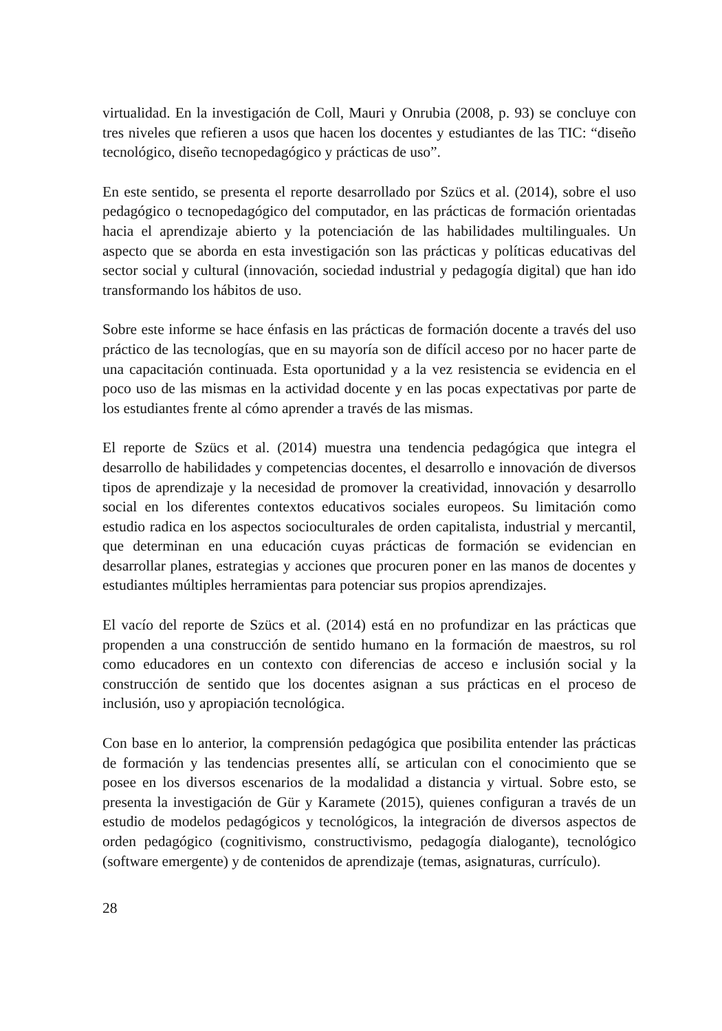virtualidad. En la investigación de Coll, Mauri y Onrubia (2008, p. 93) se concluye con tres niveles que refieren a usos que hacen los docentes y estudiantes de las TIC: “diseño tecnológico, diseño tecnopedagógico y prácticas de uso”.
En este sentido, se presenta el reporte desarrollado por Szücs et al. (2014), sobre el uso pedagógico o tecnopedagógico del computador, en las prácticas de formación orientadas hacia el aprendizaje abierto y la potenciación de las habilidades multilinguales. Un aspecto que se aborda en esta investigación son las prácticas y políticas educativas del sector social y cultural (innovación, sociedad industrial y pedagogía digital) que han ido transformando los hábitos de uso.
Sobre este informe se hace énfasis en las prácticas de formación docente a través del uso práctico de las tecnologías, que en su mayoría son de difícil acceso por no hacer parte de una capacitación continuada. Esta oportunidad y a la vez resistencia se evidencia en el poco uso de las mismas en la actividad docente y en las pocas expectativas por parte de los estudiantes frente al cómo aprender a través de las mismas.
El reporte de Szücs et al. (2014) muestra una tendencia pedagógica que integra el desarrollo de habilidades y competencias docentes, el desarrollo e innovación de diversos tipos de aprendizaje y la necesidad de promover la creatividad, innovación y desarrollo social en los diferentes contextos educativos sociales europeos. Su limitación como estudio radica en los aspectos socioculturales de orden capitalista, industrial y mercantil, que determinan en una educación cuyas prácticas de formación se evidencian en desarrollar planes, estrategias y acciones que procuren poner en las manos de docentes y estudiantes múltiples herramientas para potenciar sus propios aprendizajes.
El vacío del reporte de Szücs et al. (2014) está en no profundizar en las prácticas que propenden a una construcción de sentido humano en la formación de maestros, su rol como educadores en un contexto con diferencias de acceso e inclusión social y la construcción de sentido que los docentes asignan a sus prácticas en el proceso de inclusión, uso y apropiación tecnológica.
Con base en lo anterior, la comprensión pedagógica que posibilita entender las prácticas de formación y las tendencias presentes allí, se articulan con el conocimiento que se posee en los diversos escenarios de la modalidad a distancia y virtual. Sobre esto, se presenta la investigación de Gür y Karamete (2015), quienes configuran a través de un estudio de modelos pedagógicos y tecnológicos, la integración de diversos aspectos de orden pedagógico (cognitivismo, constructivismo, pedagogía dialogante), tecnológico (software emergente) y de contenidos de aprendizaje (temas, asignaturas, currículo).
28